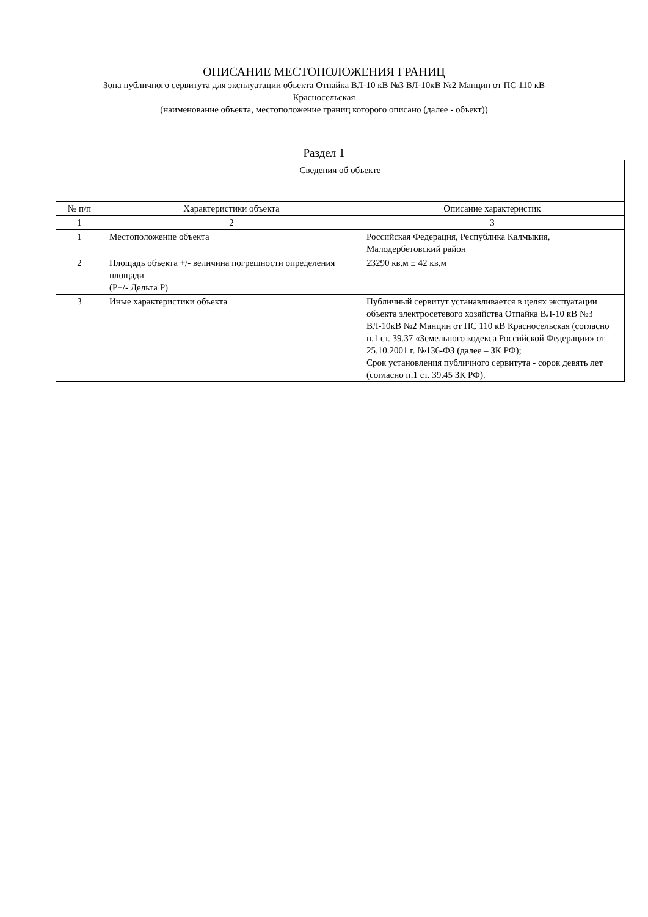ОПИСАНИЕ МЕСТОПОЛОЖЕНИЯ ГРАНИЦ
Зона публичного сервитута для эксплуатации объекта Отпайка ВЛ-10 кВ №3 ВЛ-10кВ №2 Манцин от ПС 110 кВ
Красносельская
(наименование объекта, местоположение границ которого описано (далее - объект))
Раздел 1
| Сведения об объекте | | |
| --- | --- | --- |
| № п/п | Характеристики объекта | Описание характеристик |
| 1 | 2 | 3 |
| 1 | Местоположение объекта | Российская Федерация, Республика Калмыкия, Малодербетовский район |
| 2 | Площадь объекта +/- величина погрешности определения площади (Р+/- Дельта Р) | 23290 кв.м ± 42 кв.м |
| 3 | Иные характеристики объекта | Публичный сервитут устанавливается в целях экспуатации объекта электросетевого хозяйства Отпайка ВЛ-10 кВ №3 ВЛ-10кВ №2 Манцин от ПС 110 кВ Красносельская (согласно п.1 ст. 39.37 «Земельного кодекса Российской Федерации» от 25.10.2001 г. №136-ФЗ (далее – ЗК РФ); Срок установления публичного сервитута - сорок девять лет (согласно п.1 ст. 39.45 ЗК РФ). |